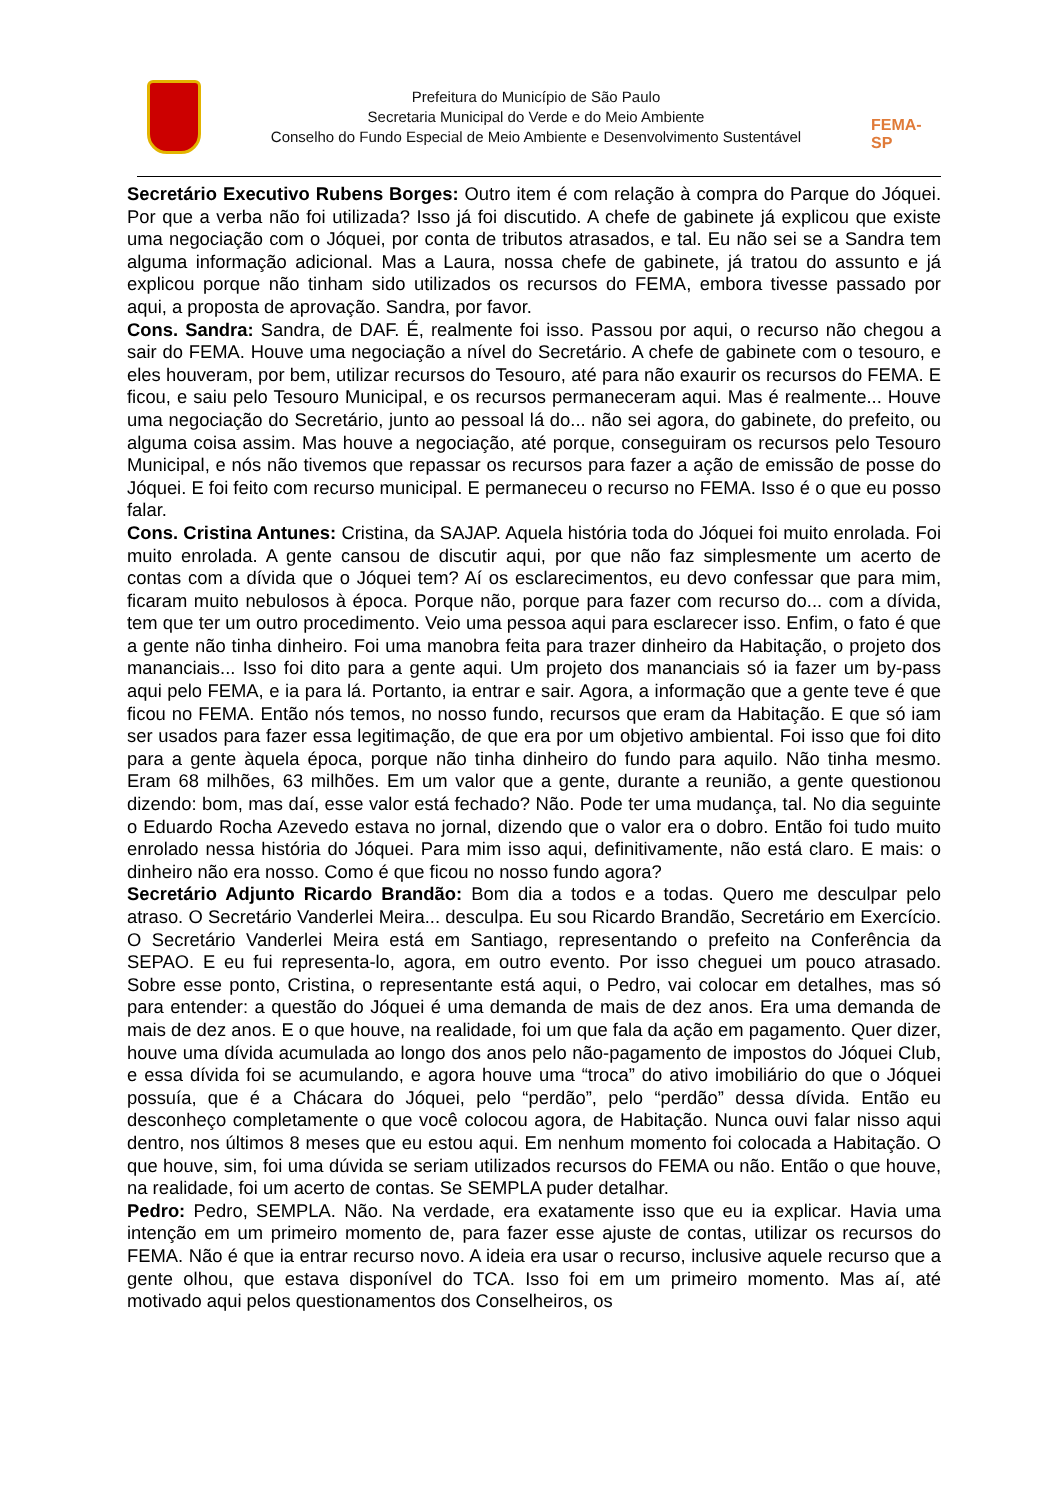Prefeitura do Município de São Paulo
Secretaria Municipal do Verde e do Meio Ambiente
Conselho do Fundo Especial de Meio Ambiente e Desenvolvimento Sustentável
FEMA-SP
Secretário Executivo Rubens Borges: Outro item é com relação à compra do Parque do Jóquei. Por que a verba não foi utilizada? Isso já foi discutido. A chefe de gabinete já explicou que existe uma negociação com o Jóquei, por conta de tributos atrasados, e tal. Eu não sei se a Sandra tem alguma informação adicional. Mas a Laura, nossa chefe de gabinete, já tratou do assunto e já explicou porque não tinham sido utilizados os recursos do FEMA, embora tivesse passado por aqui, a proposta de aprovação. Sandra, por favor.
Cons. Sandra: Sandra, de DAF. É, realmente foi isso. Passou por aqui, o recurso não chegou a sair do FEMA. Houve uma negociação a nível do Secretário. A chefe de gabinete com o tesouro, e eles houveram, por bem, utilizar recursos do Tesouro, até para não exaurir os recursos do FEMA. E ficou, e saiu pelo Tesouro Municipal, e os recursos permaneceram aqui. Mas é realmente... Houve uma negociação do Secretário, junto ao pessoal lá do... não sei agora, do gabinete, do prefeito, ou alguma coisa assim. Mas houve a negociação, até porque, conseguiram os recursos pelo Tesouro Municipal, e nós não tivemos que repassar os recursos para fazer a ação de emissão de posse do Jóquei. E foi feito com recurso municipal. E permaneceu o recurso no FEMA. Isso é o que eu posso falar.
Cons. Cristina Antunes: Cristina, da SAJAP. Aquela história toda do Jóquei foi muito enrolada. Foi muito enrolada. A gente cansou de discutir aqui, por que não faz simplesmente um acerto de contas com a dívida que o Jóquei tem? Aí os esclarecimentos, eu devo confessar que para mim, ficaram muito nebulosos à época. Porque não, porque para fazer com recurso do... com a dívida, tem que ter um outro procedimento. Veio uma pessoa aqui para esclarecer isso. Enfim, o fato é que a gente não tinha dinheiro. Foi uma manobra feita para trazer dinheiro da Habitação, o projeto dos mananciais... Isso foi dito para a gente aqui. Um projeto dos mananciais só ia fazer um by-pass aqui pelo FEMA, e ia para lá. Portanto, ia entrar e sair. Agora, a informação que a gente teve é que ficou no FEMA. Então nós temos, no nosso fundo, recursos que eram da Habitação. E que só iam ser usados para fazer essa legitimação, de que era por um objetivo ambiental. Foi isso que foi dito para a gente àquela época, porque não tinha dinheiro do fundo para aquilo. Não tinha mesmo. Eram 68 milhões, 63 milhões. Em um valor que a gente, durante a reunião, a gente questionou dizendo: bom, mas daí, esse valor está fechado? Não. Pode ter uma mudança, tal. No dia seguinte o Eduardo Rocha Azevedo estava no jornal, dizendo que o valor era o dobro. Então foi tudo muito enrolado nessa história do Jóquei. Para mim isso aqui, definitivamente, não está claro. E mais: o dinheiro não era nosso. Como é que ficou no nosso fundo agora?
Secretário Adjunto Ricardo Brandão: Bom dia a todos e a todas. Quero me desculpar pelo atraso. O Secretário Vanderlei Meira... desculpa. Eu sou Ricardo Brandão, Secretário em Exercício. O Secretário Vanderlei Meira está em Santiago, representando o prefeito na Conferência da SEPAO. E eu fui representa-lo, agora, em outro evento. Por isso cheguei um pouco atrasado. Sobre esse ponto, Cristina, o representante está aqui, o Pedro, vai colocar em detalhes, mas só para entender: a questão do Jóquei é uma demanda de mais de dez anos. Era uma demanda de mais de dez anos. E o que houve, na realidade, foi um que fala da ação em pagamento. Quer dizer, houve uma dívida acumulada ao longo dos anos pelo não-pagamento de impostos do Jóquei Club, e essa dívida foi se acumulando, e agora houve uma “troca” do ativo imobiliário do que o Jóquei possuía, que é a Chácara do Jóquei, pelo “perdão”, pelo “perdão” dessa dívida. Então eu desconheço completamente o que você colocou agora, de Habitação. Nunca ouvi falar nisso aqui dentro, nos últimos 8 meses que eu estou aqui. Em nenhum momento foi colocada a Habitação. O que houve, sim, foi uma dúvida se seriam utilizados recursos do FEMA ou não. Então o que houve, na realidade, foi um acerto de contas. Se SEMPLA puder detalhar.
Pedro: Pedro, SEMPLA. Não. Na verdade, era exatamente isso que eu ia explicar. Havia uma intenção em um primeiro momento de, para fazer esse ajuste de contas, utilizar os recursos do FEMA. Não é que ia entrar recurso novo. A ideia era usar o recurso, inclusive aquele recurso que a gente olhou, que estava disponível do TCA. Isso foi em um primeiro momento. Mas aí, até motivado aqui pelos questionamentos dos Conselheiros, os